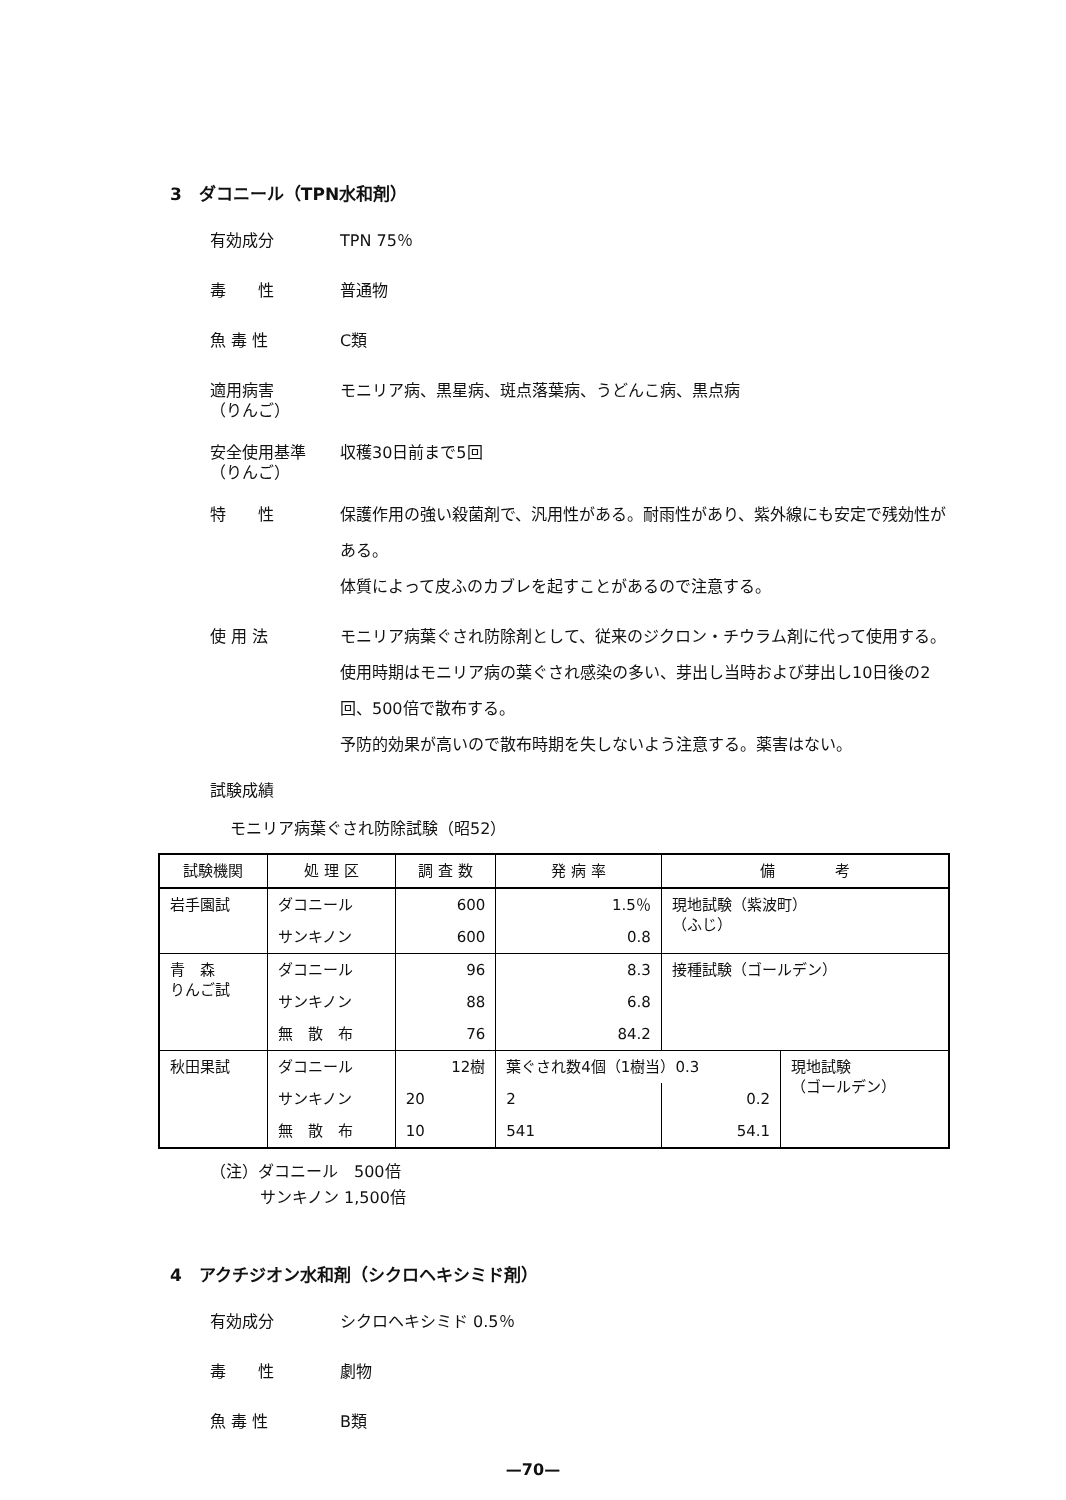3　ダコニール（TPN水和剤）
有効成分
TPN 75％
毒　　性
普通物
魚 毒 性
C類
適用病害
（りんご）
モニリア病、黒星病、斑点落葉病、うどんこ病、黒点病
安全使用基準
（りんご）
収穫30日前まで5回
特　　性
保護作用の強い殺菌剤で、汎用性がある。耐雨性があり、紫外線にも安定で残効性がある。
体質によって皮ふのカブレを起すことがあるので注意する。
使 用 法
モニリア病葉ぐされ防除剤として、従来のジクロン・チウラム剤に代って使用する。
使用時期はモニリア病の葉ぐされ感染の多い、芽出し当時および芽出し10日後の2回、500倍で散布する。
予防的効果が高いので散布時期を失しないよう注意する。薬害はない。
試験成績
モニリア病葉ぐされ防除試験（昭52）
| 試験機関 | 処 理 区 | 調 査 数 | 発 病 率 | 備 考 | |
| --- | --- | --- | --- | --- | --- |
| 岩手園試 | ダコニール | 600 | 1.5％ | 現地試験（紫波町） （ふじ） | |
| | サンキノン | 600 | 0.8 | | |
| 青 森 りんご試 | ダコニール | 96 | 8.3 | 接種試験（ゴールデン） | |
| | サンキノン | 88 | 6.8 | | |
| | 無 散 布 | 76 | 84.2 | | |
| 秋田果試 | ダコニール | 12樹 | 葉ぐされ数4個（1樹当）0.3 | | 現地試験 （ゴールデン） |
| | サンキノン | 20 | 2 | 0.2 | |
| | 無 散 布 | 10 | 541 | 54.1 | |
（注）ダコニール　500倍
サンキノン 1,500倍
4　アクチジオン水和剤（シクロヘキシミド剤）
有効成分
シクロヘキシミド 0.5％
毒　　性
劇物
魚 毒 性
B類
—70—